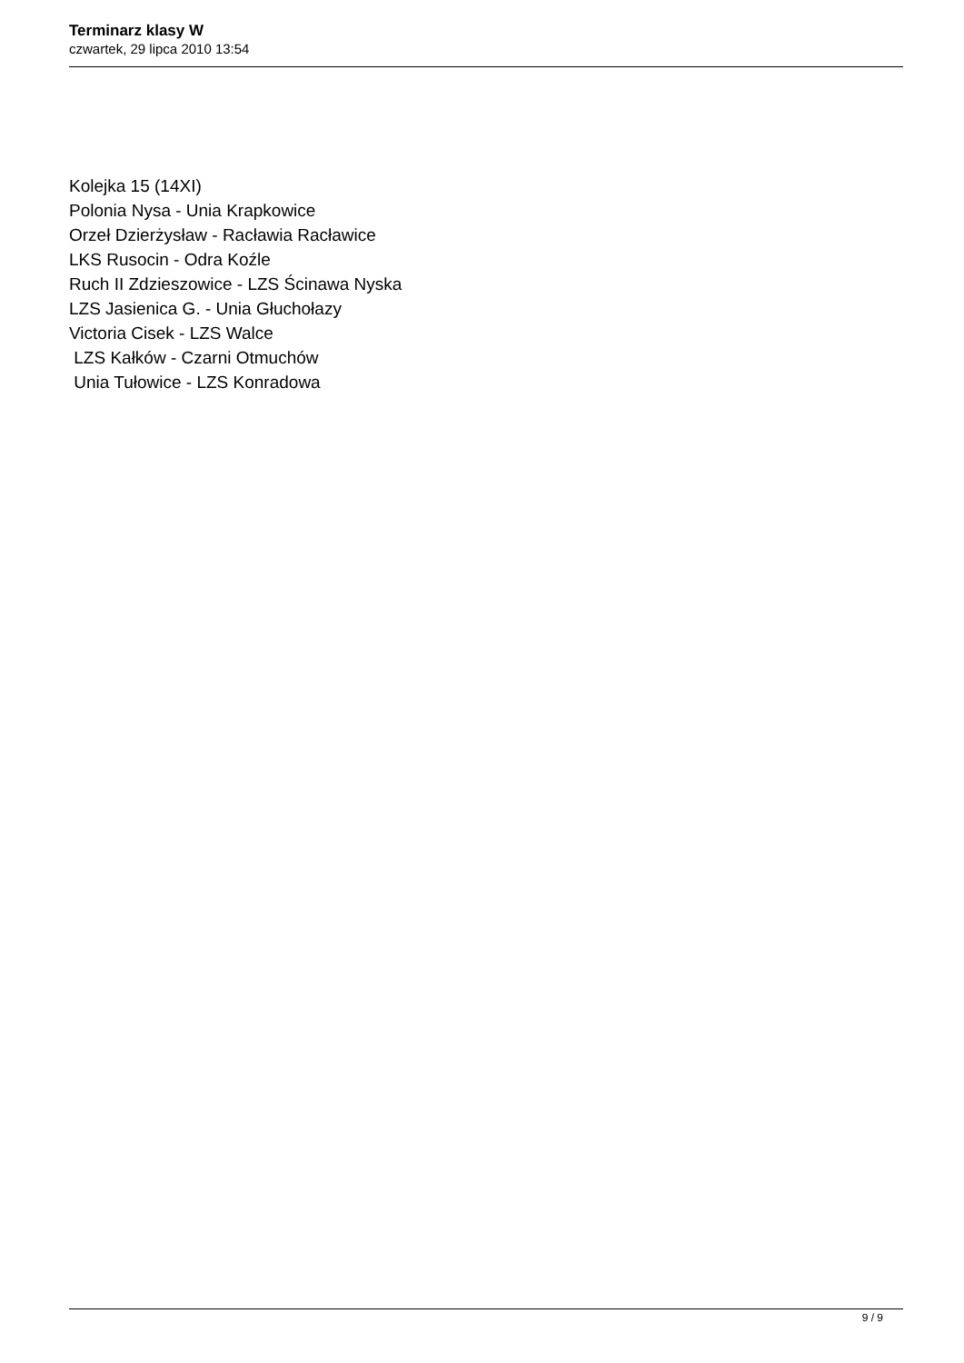Terminarz klasy W
czwartek, 29 lipca 2010 13:54
Kolejka 15 (14XI)
Polonia Nysa - Unia Krapkowice
Orzeł Dzierżysław - Racławia Racławice
LKS Rusocin - Odra Koźle
Ruch II Zdzieszowice - LZS Ścinawa Nyska
LZS Jasienica G. - Unia Głuchołazy
Victoria Cisek - LZS Walce
LZS Kałków - Czarni Otmuchów
Unia Tułowice - LZS Konradowa
9 / 9